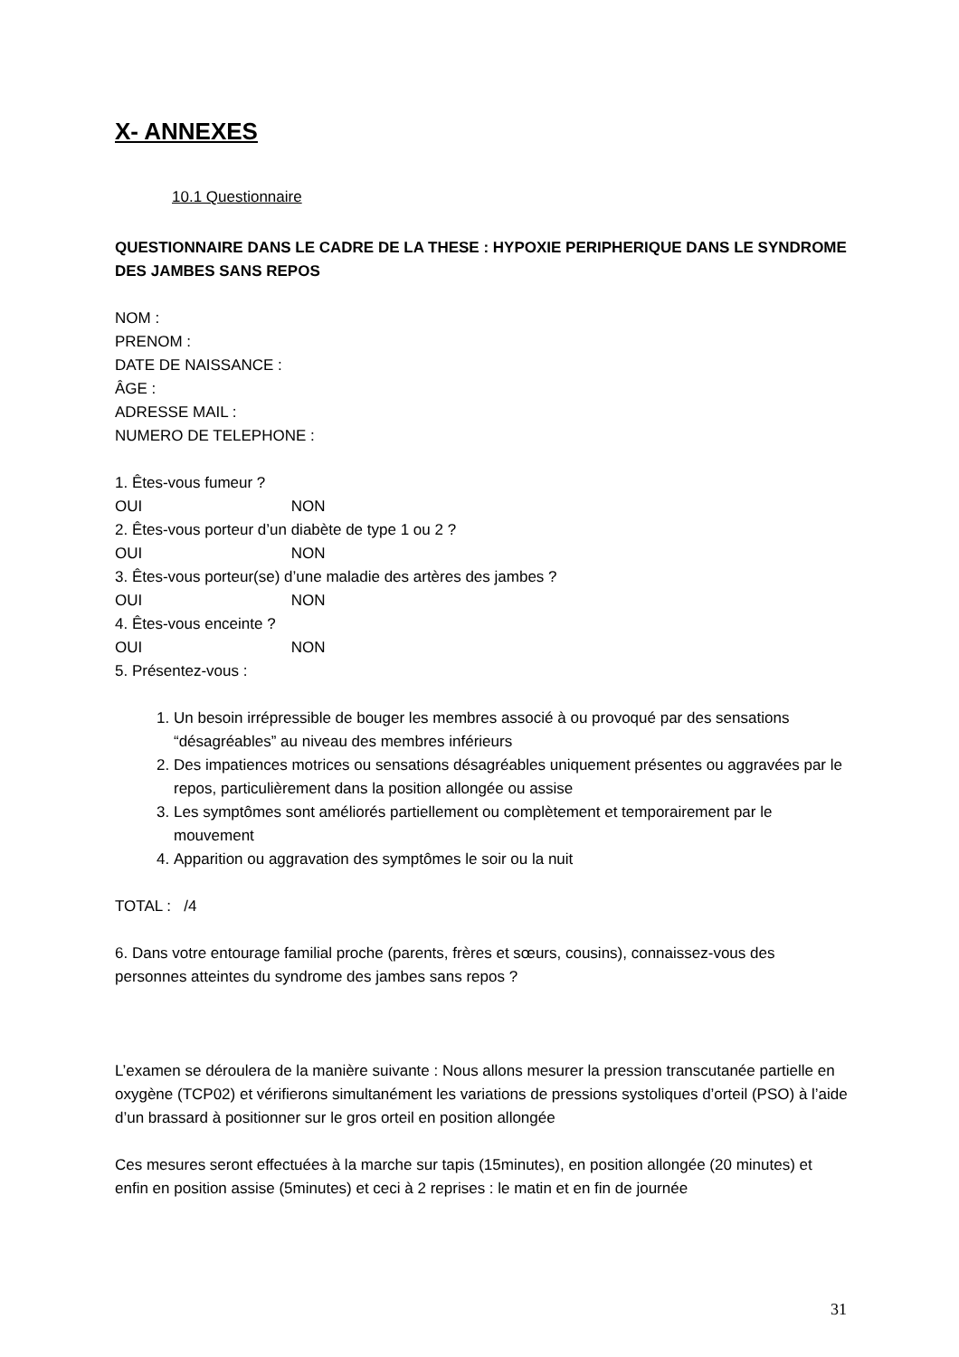X- ANNEXES
10.1 Questionnaire
QUESTIONNAIRE DANS LE CADRE DE LA THESE : HYPOXIE PERIPHERIQUE DANS LE SYNDROME DES JAMBES SANS REPOS
NOM :
PRENOM :
DATE DE NAISSANCE :
ÂGE :
ADRESSE MAIL :
NUMERO DE TELEPHONE :
1. Êtes-vous fumeur ?
OUI NON
2. Êtes-vous porteur d’un diabète de type 1 ou 2 ?
OUI NON
3. Êtes-vous porteur(se) d’une maladie des artères des jambes ?
OUI NON
4. Êtes-vous enceinte ?
OUI NON
5. Présentez-vous :
1. Un besoin irrépressible de bouger les membres associé à ou provoqué par des sensations “désagréables” au niveau des membres inférieurs
2. Des impatiences motrices ou sensations désagréables uniquement présentes ou aggravées par le repos, particulièrement dans la position allongée ou assise
3. Les symptômes sont améliorés partiellement ou complètement et temporairement par le mouvement
4. Apparition ou aggravation des symptômes le soir ou la nuit
TOTAL : /4
6. Dans votre entourage familial proche (parents, frères et sœurs, cousins), connaissez-vous des personnes atteintes du syndrome des jambes sans repos ?
L’examen se déroulera de la manière suivante : Nous allons mesurer la pression transcutanée partielle en oxygène (TCP02) et vérifierons simultanément les variations de pressions systoliques d’orteil (PSO) à l’aide d’un brassard à positionner sur le gros orteil en position allongée
Ces mesures seront effectuées à la marche sur tapis (15minutes), en position allongée (20 minutes) et enfin en position assise (5minutes) et ceci à 2 reprises : le matin et en fin de journée
31